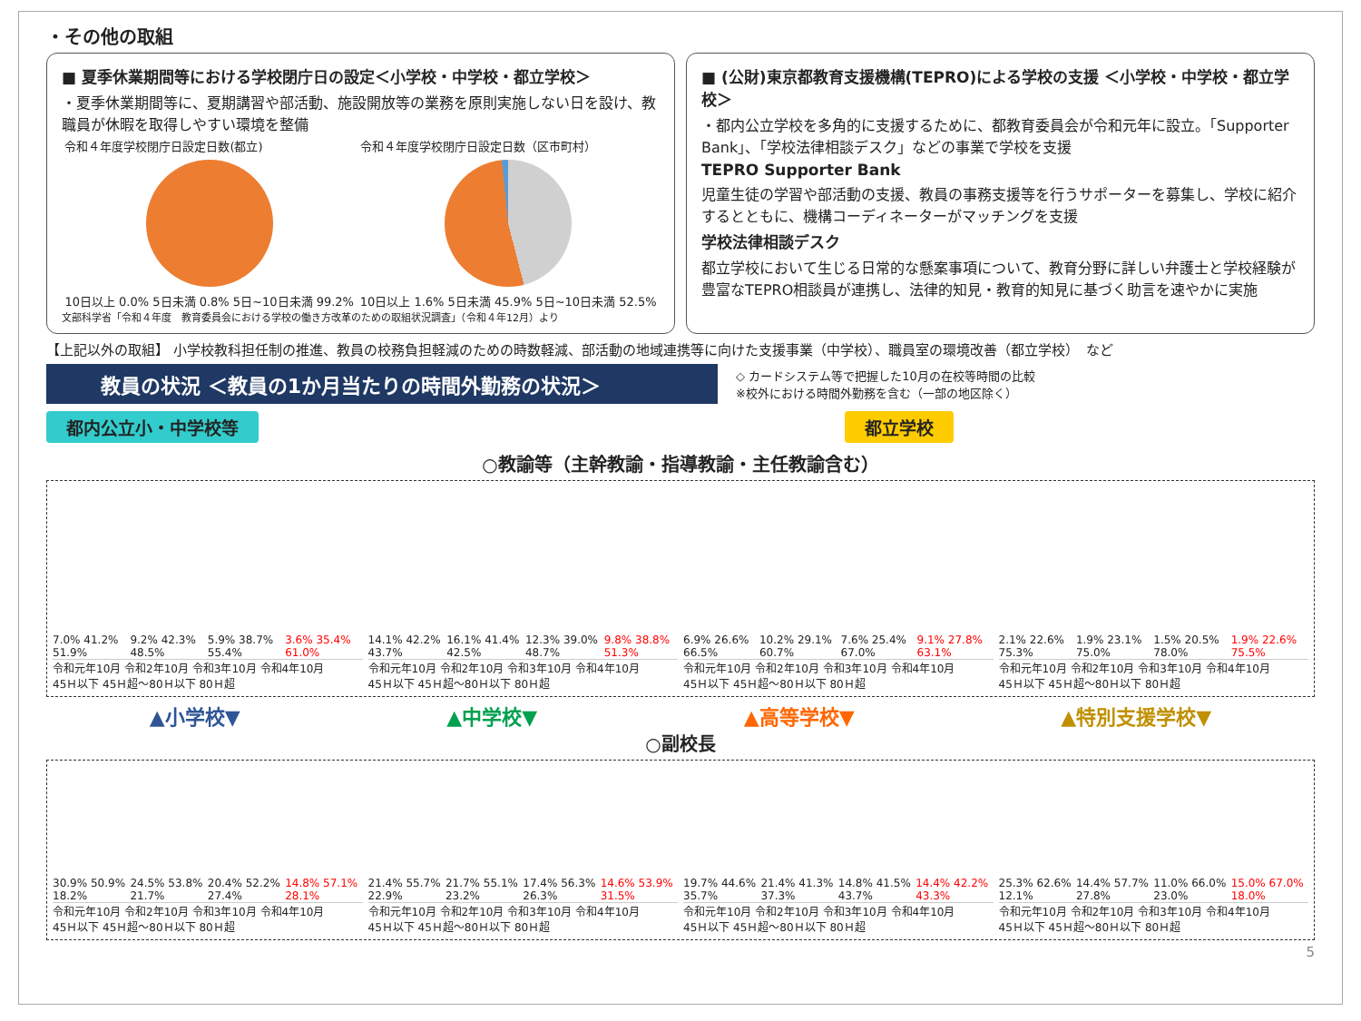・その他の取組
■ 夏季休業期間等における学校閉庁日の設定＜小学校・中学校・都立学校＞
・夏季休業期間等に、夏期講習や部活動、施設開放等の業務を原則実施しない日を設け、教職員が休暇を取得しやすい環境を整備
令和４年度学校閉庁日設定日数(都立)
10日以上 0.0% 5日未満 0.8% 5日~10日未満 99.2%
令和４年度学校閉庁日設定日数（区市町村）
10日以上 1.6% 5日未満 45.9% 5日~10日未満 52.5%
文部科学省「令和４年度　教育委員会における学校の働き方改革のための取組状況調査」（令和４年12月）より
■ (公財)東京都教育支援機構(TEPRO)による学校の支援 ＜小学校・中学校・都立学校＞
・都内公立学校を多角的に支援するために、都教育委員会が令和元年に設立。「Supporter Bank」、「学校法律相談デスク」などの事業で学校を支援
TEPRO Supporter Bank
児童生徒の学習や部活動の支援、教員の事務支援等を行うサポーターを募集し、学校に紹介するとともに、機構コーディネーターがマッチングを支援
学校法律相談デスク
都立学校において生じる日常的な懸案事項について、教育分野に詳しい弁護士と学校経験が豊富なTEPRO相談員が連携し、法律的知見・教育的知見に基づく助言を速やかに実施
【上記以外の取組】 小学校教科担任制の推進、教員の校務負担軽減のための時数軽減、部活動の地域連携等に向けた支援事業（中学校）、職員室の環境改善（都立学校）　など
教員の状況 ＜教員の1か月当たりの時間外勤務の状況＞
◇ カードシステム等で把握した10月の在校等時間の比較
※校外における時間外勤務を含む（一部の地区除く）
都内公立小・中学校等 都立学校
○教諭等（主幹教諭・指導教諭・主任教諭含む）
7.0% 41.2% 51.9%
9.2% 42.3% 48.5%
5.9% 38.7% 55.4%
3.6% 35.4% 61.0%
令和元年10月 令和2年10月 令和3年10月 令和4年10月
45Ｈ以下 45Ｈ超～80Ｈ以下 80Ｈ超
14.1% 42.2% 43.7%
16.1% 41.4% 42.5%
12.3% 39.0% 48.7%
9.8% 38.8% 51.3%
令和元年10月 令和2年10月 令和3年10月 令和4年10月
45Ｈ以下 45Ｈ超～80Ｈ以下 80Ｈ超
6.9% 26.6% 66.5%
10.2% 29.1% 60.7%
7.6% 25.4% 67.0%
9.1% 27.8% 63.1%
令和元年10月 令和2年10月 令和3年10月 令和4年10月
45Ｈ以下 45Ｈ超～80Ｈ以下 80Ｈ超
2.1% 22.6% 75.3%
1.9% 23.1% 75.0%
1.5% 20.5% 78.0%
1.9% 22.6% 75.5%
令和元年10月 令和2年10月 令和3年10月 令和4年10月
45Ｈ以下 45Ｈ超～80Ｈ以下 80Ｈ超
▲小学校▼ ▲中学校▼ ▲高等学校▼ ▲特別支援学校▼
○副校長
30.9% 50.9% 18.2%
24.5% 53.8% 21.7%
20.4% 52.2% 27.4%
14.8% 57.1% 28.1%
令和元年10月 令和2年10月 令和3年10月 令和4年10月
45Ｈ以下 45Ｈ超～80Ｈ以下 80Ｈ超
21.4% 55.7% 22.9%
21.7% 55.1% 23.2%
17.4% 56.3% 26.3%
14.6% 53.9% 31.5%
令和元年10月 令和2年10月 令和3年10月 令和4年10月
45Ｈ以下 45Ｈ超～80Ｈ以下 80Ｈ超
19.7% 44.6% 35.7%
21.4% 41.3% 37.3%
14.8% 41.5% 43.7%
14.4% 42.2% 43.3%
令和元年10月 令和2年10月 令和3年10月 令和4年10月
45Ｈ以下 45Ｈ超～80Ｈ以下 80Ｈ超
25.3% 62.6% 12.1%
14.4% 57.7% 27.8%
11.0% 66.0% 23.0%
15.0% 67.0% 18.0%
令和元年10月 令和2年10月 令和3年10月 令和4年10月
45Ｈ以下 45Ｈ超～80Ｈ以下 80Ｈ超
5